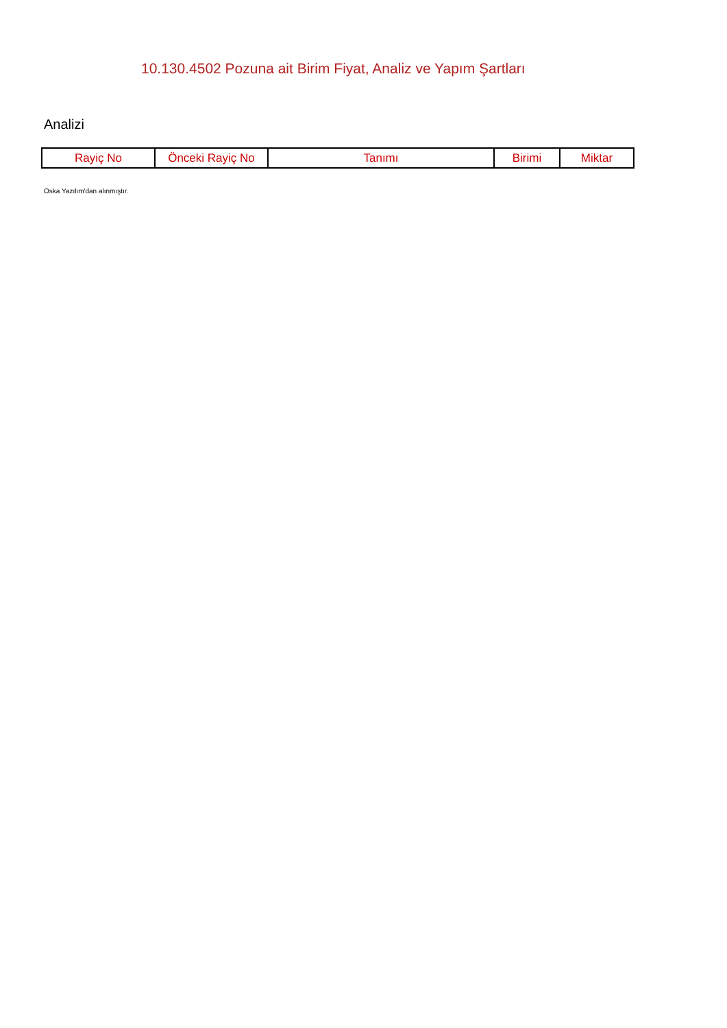10.130.4502 Pozuna ait Birim Fiyat, Analiz ve Yapım Şartları
Analizi
| Rayiç No | Önceki Rayiç No | Tanımı | Birimi | Miktar |
| --- | --- | --- | --- | --- |
Oska Yazılım'dan alınmıştır.